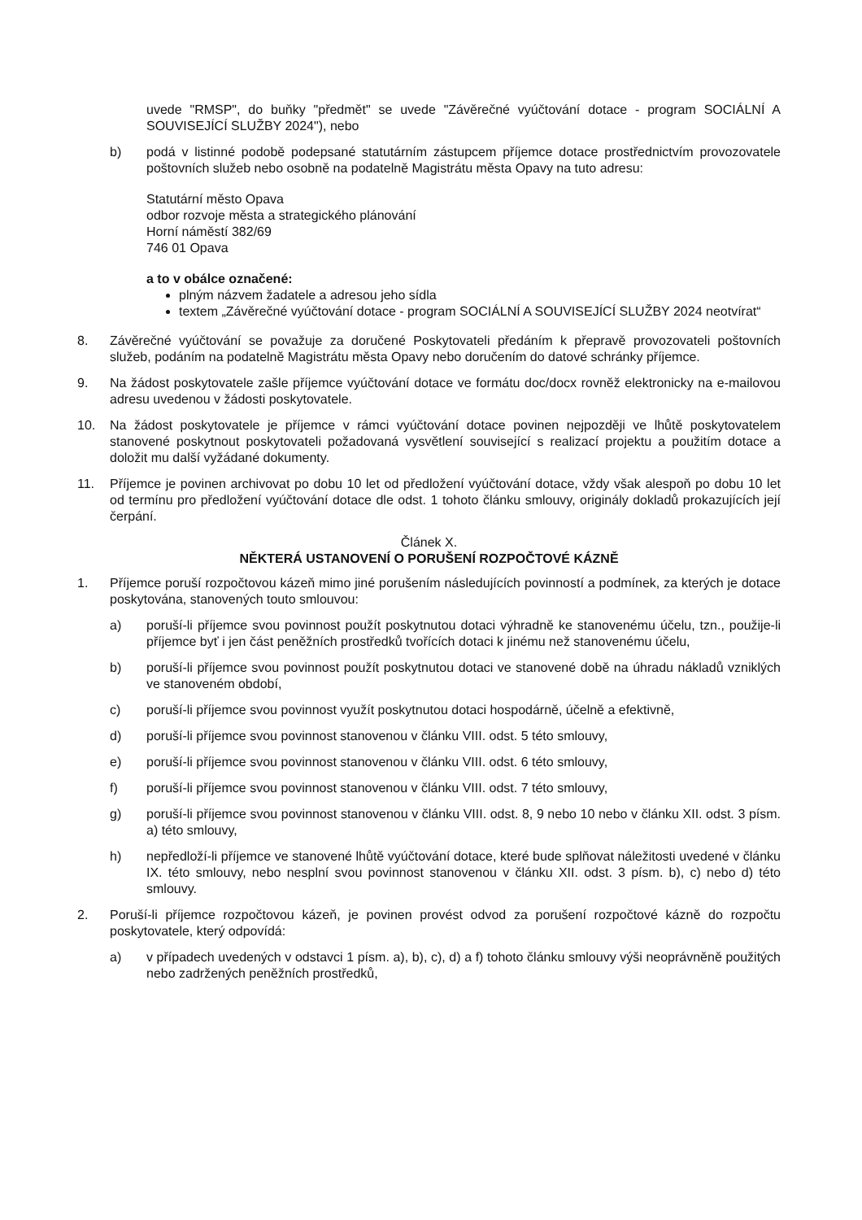uvede "RMSP", do buňky "předmět" se uvede "Závěrečné vyúčtování dotace - program SOCIÁLNÍ A SOUVISEJÍCÍ SLUŽBY 2024"), nebo
b) podá v listinné podobě podepsané statutárním zástupcem příjemce dotace prostřednictvím provozovatele poštovních služeb nebo osobně na podatelně Magistrátu města Opavy na tuto adresu:
Statutární město Opava
odbor rozvoje města a strategického plánování
Horní náměstí 382/69
746 01 Opava
a to v obálce označené:
plným názvem žadatele a adresou jeho sídla
textem „Závěrečné vyúčtování dotace - program SOCIÁLNÍ A SOUVISEJÍCÍ SLUŽBY 2024 neotvírat“
8. Závěrečné vyúčtování se považuje za doručené Poskytovateli předáním k přepravě provozovateli poštovních služeb, podáním na podatelně Magistrátu města Opavy nebo doručením do datové schránky příjemce.
9. Na žádost poskytovatele zašle příjemce vyúčtování dotace ve formátu doc/docx rovněž elektronicky na e-mailovou adresu uvedenou v žádosti poskytovatele.
10. Na žádost poskytovatele je příjemce v rámci vyúčtování dotace povinen nejpozději ve lhůtě poskytovatelem stanovené poskytnout poskytovateli požadovaná vysvětlení související s realizací projektu a použitím dotace a doložit mu další vyžádané dokumenty.
11. Příjemce je povinen archivovat po dobu 10 let od předložení vyúčtování dotace, vždy však alespoň po dobu 10 let od termínu pro předložení vyúčtování dotace dle odst. 1 tohoto článku smlouvy, originály dokladů prokazujících její čerpání.
Článek X.
NĚKTERÁ USTANOVENÍ O PORUŠENÍ ROZPOČTOVÉ KÁZNĚ
1. Příjemce poruší rozpočtovou kázeň mimo jiné porušením následujících povinností a podmínek, za kterých je dotace poskytována, stanovených touto smlouvou:
a) poruší-li příjemce svou povinnost použít poskytnutou dotaci výhradně ke stanovenému účelu, tzn., použije-li příjemce byť i jen část peněžních prostředků tvořících dotaci k jinému než stanovenému účelu,
b) poruší-li příjemce svou povinnost použít poskytnutou dotaci ve stanovené době na úhradu nákladů vzniklých ve stanoveném období,
c) poruší-li příjemce svou povinnost využít poskytnutou dotaci hospodárně, účelně a efektivně,
d) poruší-li příjemce svou povinnost stanovenou v článku VIII. odst. 5 této smlouvy,
e) poruší-li příjemce svou povinnost stanovenou v článku VIII. odst. 6 této smlouvy,
f) poruší-li příjemce svou povinnost stanovenou v článku VIII. odst. 7 této smlouvy,
g) poruší-li příjemce svou povinnost stanovenou v článku VIII. odst. 8, 9 nebo 10 nebo v článku XII. odst. 3 písm. a) této smlouvy,
h) nepředloží-li příjemce ve stanovené lhůtě vyúčtování dotace, které bude splňovat náležitosti uvedené v článku IX. této smlouvy, nebo nesplní svou povinnost stanovenou v článku XII. odst. 3 písm. b), c) nebo d) této smlouvy.
2. Poruší-li příjemce rozpočtovou kázeň, je povinen provést odvod za porušení rozpočtové kázně do rozpočtu poskytovatele, který odpovídá:
a) v případech uvedených v odstavci 1 písm. a), b), c), d) a f) tohoto článku smlouvy výši neoprávněně použitých nebo zadržených peněžních prostředků,